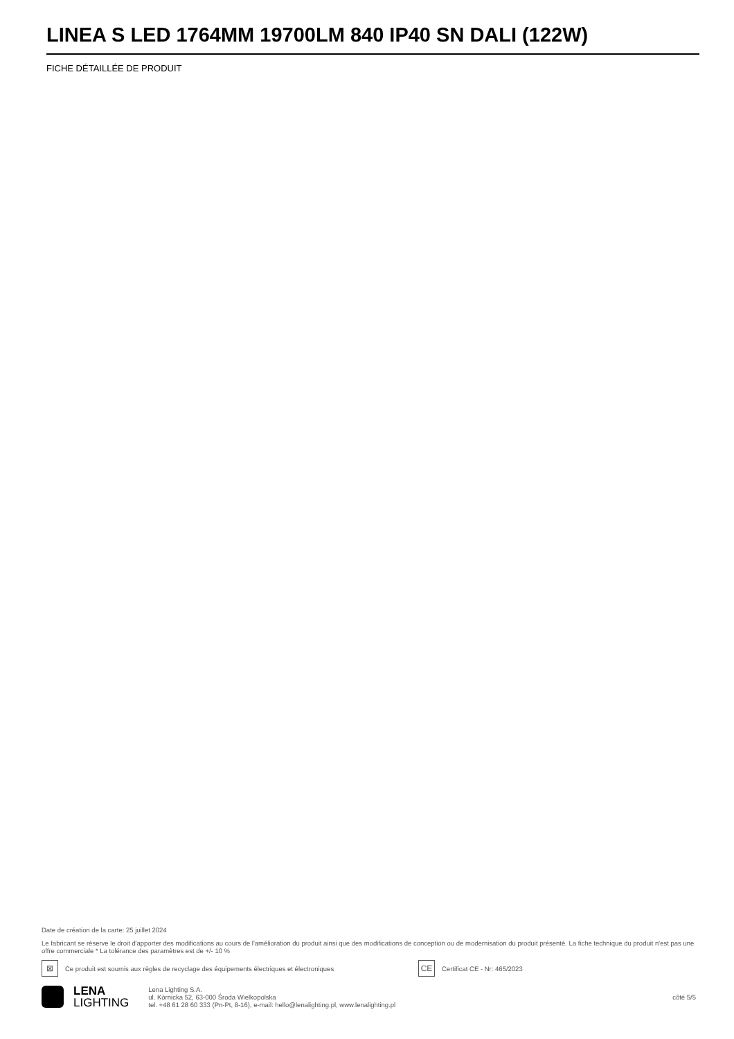LINEA S LED 1764MM 19700LM 840 IP40 SN DALI (122W)
FICHE DÉTAILLÉE DE PRODUIT
Date de création de la carte: 25 juillet 2024
Le fabricant se réserve le droit d'apporter des modifications au cours de l'amélioration du produit ainsi que des modifications de conception ou de modernisation du produit présenté. La fiche technique du produit n'est pas une offre commerciale * La tolérance des paramètres est de +/- 10 %
⊠ Ce produit est soumis aux règles de recyclage des équipements électriques et électroniques CE Certificat CE - Nr: 465/2023
LENA
LIGHTING
Lena Lighting S.A.
ul. Kórnicka 52, 63-000 Środa Wielkopolska
tel. +48 61 28 60 333 (Pn-Pt, 8-16), e-mail: hello@lenalighting.pl, www.lenalighting.pl
côté 5/5